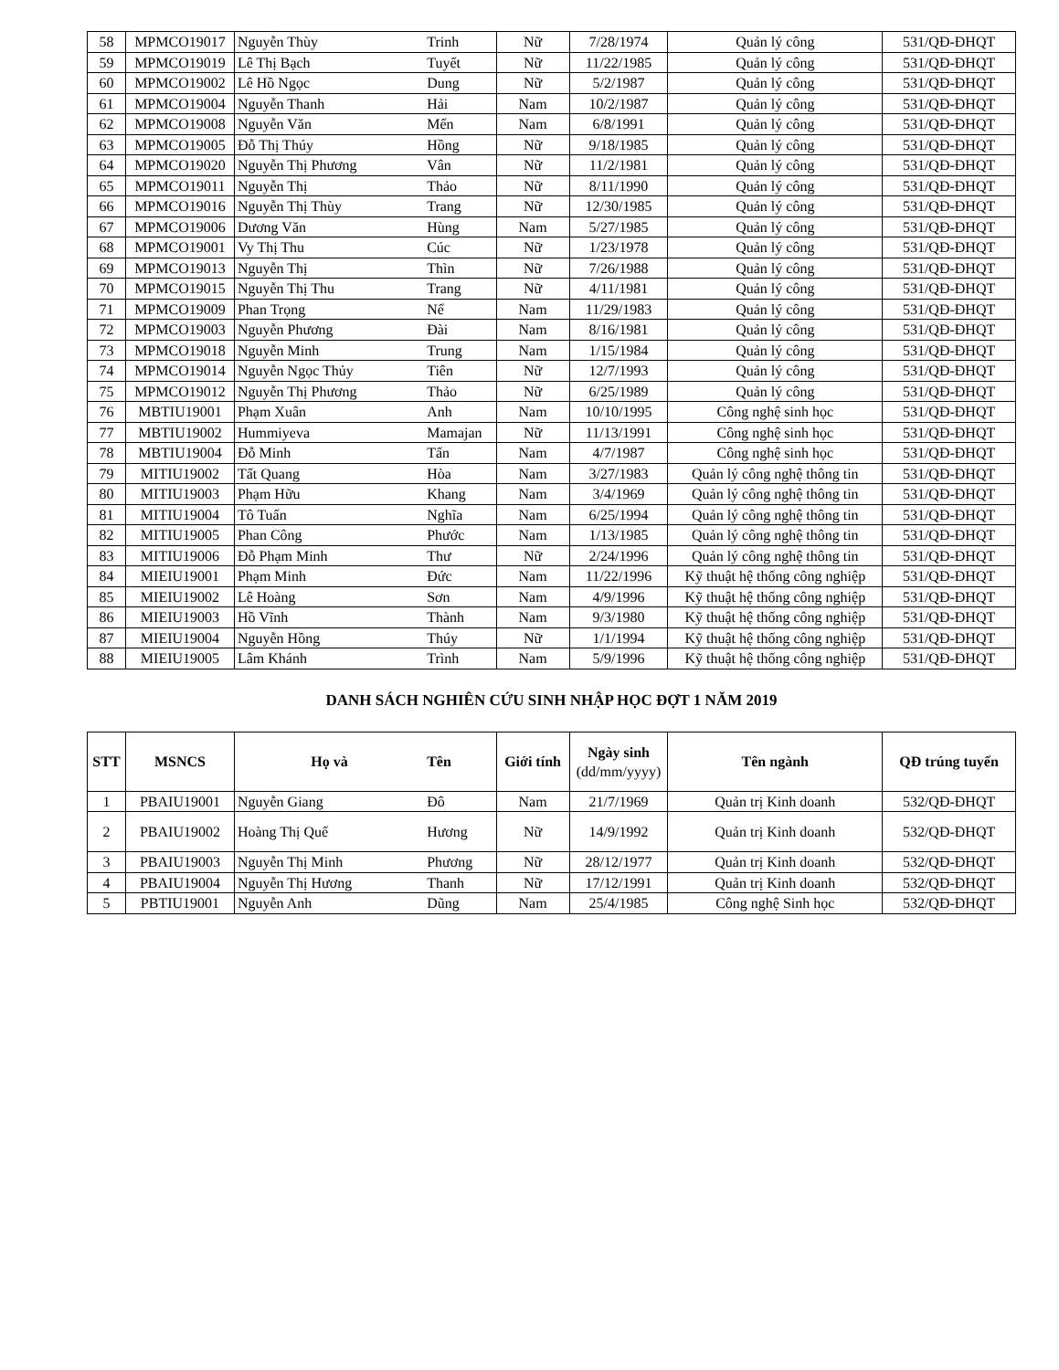| 58 | MPMCO19017 | Nguyễn Thùy | Trinh | Nữ | 7/28/1974 | Quản lý công | 531/QĐ-ĐHQT |
| 59 | MPMCO19019 | Lê Thị Bạch | Tuyết | Nữ | 11/22/1985 | Quản lý công | 531/QĐ-ĐHQT |
| 60 | MPMCO19002 | Lê Hồ Ngọc | Dung | Nữ | 5/2/1987 | Quản lý công | 531/QĐ-ĐHQT |
| 61 | MPMCO19004 | Nguyễn Thanh | Hải | Nam | 10/2/1987 | Quản lý công | 531/QĐ-ĐHQT |
| 62 | MPMCO19008 | Nguyễn Văn | Mến | Nam | 6/8/1991 | Quản lý công | 531/QĐ-ĐHQT |
| 63 | MPMCO19005 | Đỗ Thị Thúy | Hồng | Nữ | 9/18/1985 | Quản lý công | 531/QĐ-ĐHQT |
| 64 | MPMCO19020 | Nguyễn Thị Phương | Vân | Nữ | 11/2/1981 | Quản lý công | 531/QĐ-ĐHQT |
| 65 | MPMCO19011 | Nguyễn Thị | Thảo | Nữ | 8/11/1990 | Quản lý công | 531/QĐ-ĐHQT |
| 66 | MPMCO19016 | Nguyễn Thị Thùy | Trang | Nữ | 12/30/1985 | Quản lý công | 531/QĐ-ĐHQT |
| 67 | MPMCO19006 | Dương Văn | Hùng | Nam | 5/27/1985 | Quản lý công | 531/QĐ-ĐHQT |
| 68 | MPMCO19001 | Vy Thị Thu | Cúc | Nữ | 1/23/1978 | Quản lý công | 531/QĐ-ĐHQT |
| 69 | MPMCO19013 | Nguyễn Thị | Thìn | Nữ | 7/26/1988 | Quản lý công | 531/QĐ-ĐHQT |
| 70 | MPMCO19015 | Nguyễn Thị Thu | Trang | Nữ | 4/11/1981 | Quản lý công | 531/QĐ-ĐHQT |
| 71 | MPMCO19009 | Phan Trọng | Nể | Nam | 11/29/1983 | Quản lý công | 531/QĐ-ĐHQT |
| 72 | MPMCO19003 | Nguyễn Phương | Đài | Nam | 8/16/1981 | Quản lý công | 531/QĐ-ĐHQT |
| 73 | MPMCO19018 | Nguyễn Minh | Trung | Nam | 1/15/1984 | Quản lý công | 531/QĐ-ĐHQT |
| 74 | MPMCO19014 | Nguyễn Ngọc Thủy | Tiên | Nữ | 12/7/1993 | Quản lý công | 531/QĐ-ĐHQT |
| 75 | MPMCO19012 | Nguyễn Thị Phương | Thảo | Nữ | 6/25/1989 | Quản lý công | 531/QĐ-ĐHQT |
| 76 | MBTIU19001 | Phạm Xuân | Anh | Nam | 10/10/1995 | Công nghệ sinh học | 531/QĐ-ĐHQT |
| 77 | MBTIU19002 | Hummiyeva | Mamajan | Nữ | 11/13/1991 | Công nghệ sinh học | 531/QĐ-ĐHQT |
| 78 | MBTIU19004 | Đỗ Minh | Tấn | Nam | 4/7/1987 | Công nghệ sinh học | 531/QĐ-ĐHQT |
| 79 | MITIU19002 | Tất Quang | Hòa | Nam | 3/27/1983 | Quản lý công nghệ thông tin | 531/QĐ-ĐHQT |
| 80 | MITIU19003 | Phạm Hữu | Khang | Nam | 3/4/1969 | Quản lý công nghệ thông tin | 531/QĐ-ĐHQT |
| 81 | MITIU19004 | Tô Tuấn | Nghĩa | Nam | 6/25/1994 | Quản lý công nghệ thông tin | 531/QĐ-ĐHQT |
| 82 | MITIU19005 | Phan Công | Phước | Nam | 1/13/1985 | Quản lý công nghệ thông tin | 531/QĐ-ĐHQT |
| 83 | MITIU19006 | Đỗ Phạm Minh | Thư | Nữ | 2/24/1996 | Quản lý công nghệ thông tin | 531/QĐ-ĐHQT |
| 84 | MIEIU19001 | Phạm Minh | Đức | Nam | 11/22/1996 | Kỹ thuật hệ thống công nghiệp | 531/QĐ-ĐHQT |
| 85 | MIEIU19002 | Lê Hoàng | Sơn | Nam | 4/9/1996 | Kỹ thuật hệ thống công nghiệp | 531/QĐ-ĐHQT |
| 86 | MIEIU19003 | Hồ Vĩnh | Thành | Nam | 9/3/1980 | Kỹ thuật hệ thống công nghiệp | 531/QĐ-ĐHQT |
| 87 | MIEIU19004 | Nguyễn Hồng | Thúy | Nữ | 1/1/1994 | Kỹ thuật hệ thống công nghiệp | 531/QĐ-ĐHQT |
| 88 | MIEIU19005 | Lâm Khánh | Trình | Nam | 5/9/1996 | Kỹ thuật hệ thống công nghiệp | 531/QĐ-ĐHQT |
DANH SÁCH NGHIÊN CỨU SINH NHẬP HỌC ĐỢT 1 NĂM 2019
| STT | MSNCS | Họ và | Tên | Giới tính | Ngày sinh (dd/mm/yyyy) | Tên ngành | QĐ trúng tuyển |
| --- | --- | --- | --- | --- | --- | --- | --- |
| 1 | PBAIU19001 | Nguyễn Giang | Đô | Nam | 21/7/1969 | Quản trị Kinh doanh | 532/QĐ-ĐHQT |
| 2 | PBAIU19002 | Hoàng Thị Quế | Hương | Nữ | 14/9/1992 | Quản trị Kinh doanh | 532/QĐ-ĐHQT |
| 3 | PBAIU19003 | Nguyễn Thị Minh | Phương | Nữ | 28/12/1977 | Quản trị Kinh doanh | 532/QĐ-ĐHQT |
| 4 | PBAIU19004 | Nguyễn Thị Hương | Thanh | Nữ | 17/12/1991 | Quản trị Kinh doanh | 532/QĐ-ĐHQT |
| 5 | PBTIU19001 | Nguyễn Anh | Dũng | Nam | 25/4/1985 | Công nghệ Sinh học | 532/QĐ-ĐHQT |